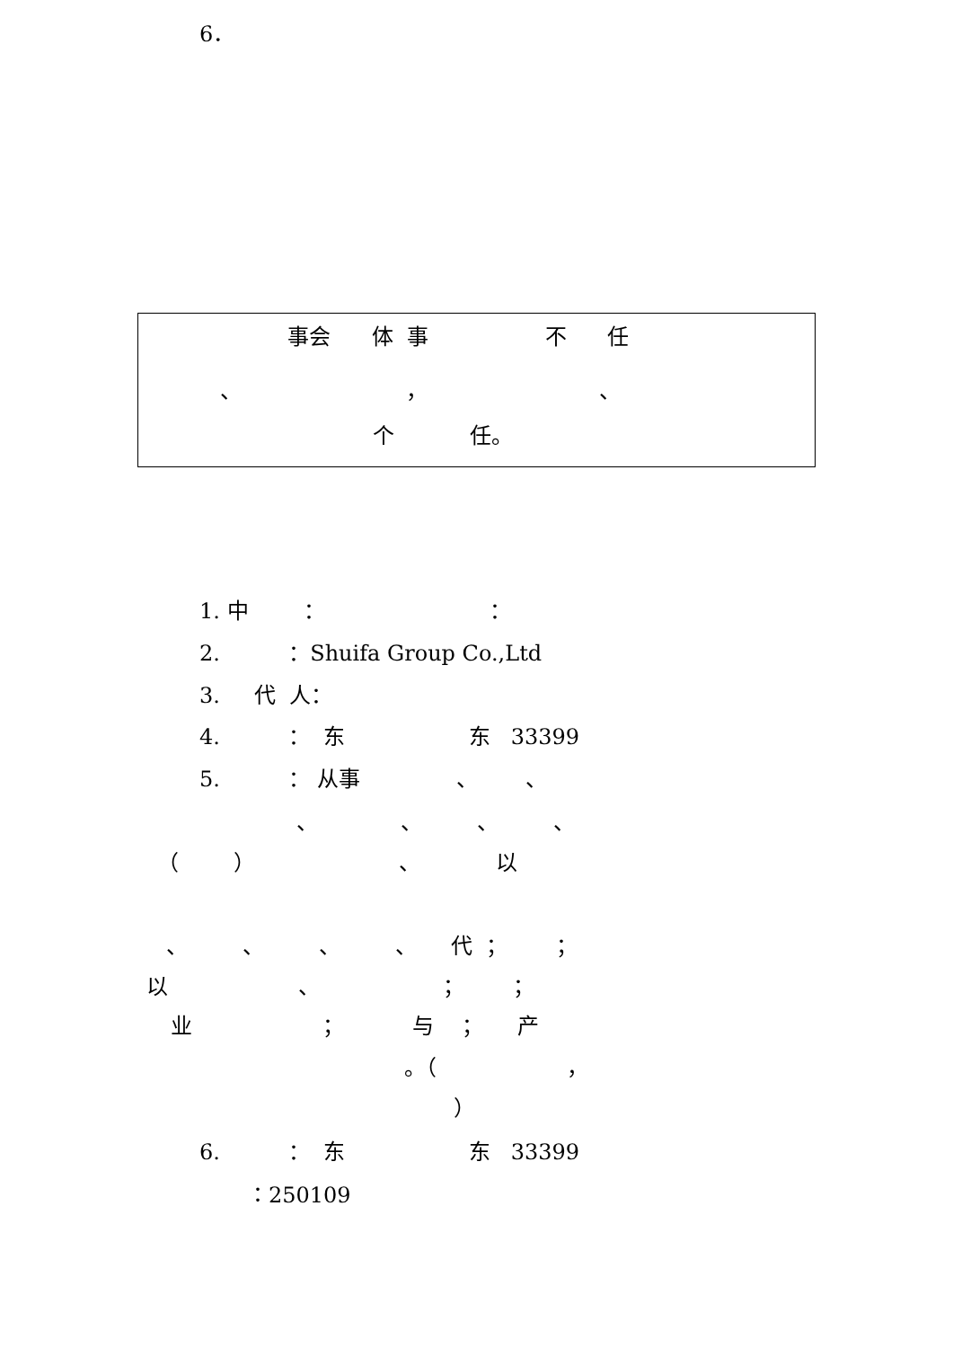6．
事会 体 事 不 任
、 ， 、
个 任。
1. 中 ： ：
2. ：Shuifa Group Co.,Ltd
3. 代 人：
4. ： 东 东 33399
5. ： 从事 、 、
、 、 、 、
（ ） 、 以
、 、 、 、 代 ； ；
以 、 ； ；
业 ； 与 ； 产
。（ ，
）
6. ： 东 东 33399
：250109